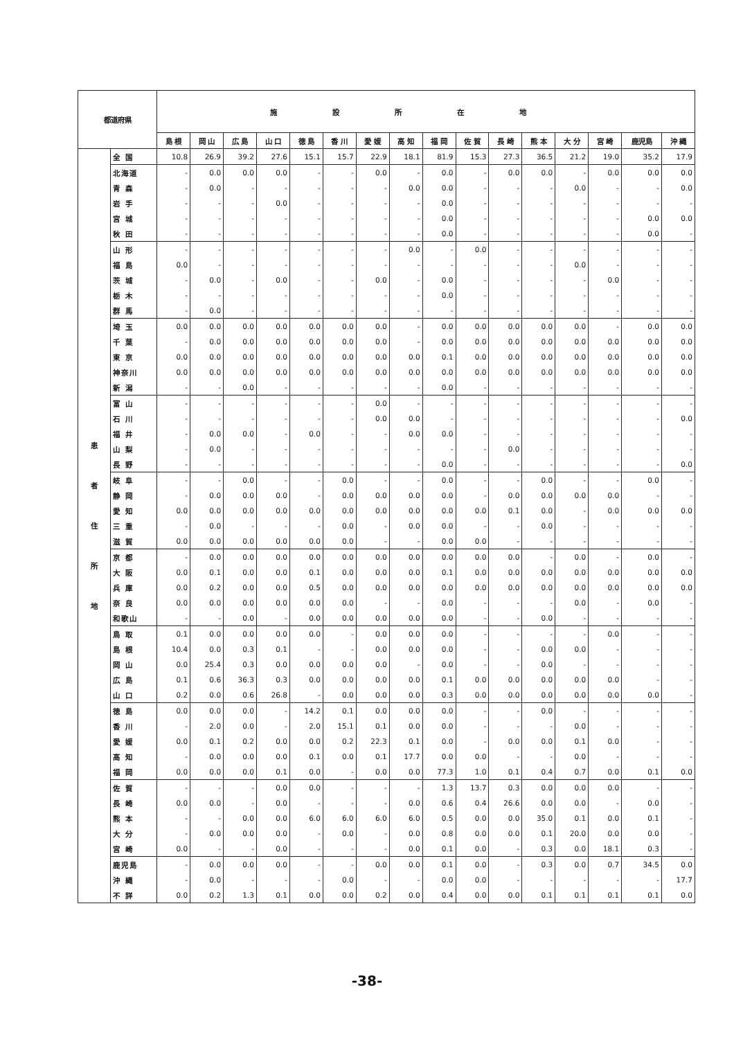| 都道府県 | | 施設所在地 | | | | | | | | | | | | | | | |
| --- | --- | --- | --- | --- | --- | --- | --- | --- | --- | --- | --- | --- | --- | --- | --- | --- | --- |
| | | 島 根 | 岡 山 | 広 島 | 山 口 | 徳 島 | 香 川 | 愛 媛 | 高 知 | 福 岡 | 佐 賀 | 長 崎 | 熊 本 | 大 分 | 宮 崎 | 鹿児島 | 沖 縄 |
| 患 者 住 所 地 | 全 国 | 10.8 | 26.9 | 39.2 | 27.6 | 15.1 | 15.7 | 22.9 | 18.1 | 81.9 | 15.3 | 27.3 | 36.5 | 21.2 | 19.0 | 35.2 | 17.9 |
| | 北海道 | - | 0.0 | 0.0 | 0.0 | - | - | 0.0 | - | 0.0 | - | 0.0 | 0.0 | - | 0.0 | 0.0 | 0.0 |
| | 青 森 | - | 0.0 | - | - | - | - | - | 0.0 | 0.0 | - | - | - | 0.0 | - | - | 0.0 |
| | 岩 手 | - | - | - | 0.0 | - | - | - | - | 0.0 | - | - | - | - | - | - | - |
| | 宮 城 | - | - | - | - | - | - | - | - | 0.0 | - | - | - | - | - | 0.0 | 0.0 |
| | 秋 田 | - | - | - | - | - | - | - | - | 0.0 | - | - | - | - | - | 0.0 | - |
| | 山 形 | - | - | - | - | - | - | - | 0.0 | - | 0.0 | - | - | - | - | - | - |
| | 福 島 | 0.0 | - | - | - | - | - | - | - | - | - | - | - | 0.0 | - | - | - |
| | 茨 城 | - | 0.0 | - | 0.0 | - | - | 0.0 | - | 0.0 | - | - | - | - | 0.0 | - | - |
| | 栃 木 | - | - | - | - | - | - | - | - | 0.0 | - | - | - | - | - | - | - |
| | 群 馬 | - | 0.0 | - | - | - | - | - | - | - | - | - | - | - | - | - | - |
| | 埼 玉 | 0.0 | 0.0 | 0.0 | 0.0 | 0.0 | 0.0 | 0.0 | - | 0.0 | 0.0 | 0.0 | 0.0 | 0.0 | - | 0.0 | 0.0 |
| | 千 葉 | - | 0.0 | 0.0 | 0.0 | 0.0 | 0.0 | 0.0 | - | 0.0 | 0.0 | 0.0 | 0.0 | 0.0 | 0.0 | 0.0 | 0.0 |
| | 東 京 | 0.0 | 0.0 | 0.0 | 0.0 | 0.0 | 0.0 | 0.0 | 0.0 | 0.1 | 0.0 | 0.0 | 0.0 | 0.0 | 0.0 | 0.0 | 0.0 |
| | 神奈川 | 0.0 | 0.0 | 0.0 | 0.0 | 0.0 | 0.0 | 0.0 | 0.0 | 0.0 | 0.0 | 0.0 | 0.0 | 0.0 | 0.0 | 0.0 | 0.0 |
| | 新 潟 | - | - | 0.0 | - | - | - | - | - | 0.0 | - | - | - | - | - | - | - |
| | 富 山 | - | - | - | - | - | - | 0.0 | - | - | - | - | - | - | - | - | - |
| | 石 川 | - | - | - | - | - | - | 0.0 | 0.0 | - | - | - | - | - | - | - | 0.0 |
| | 福 井 | - | 0.0 | 0.0 | - | 0.0 | - | - | 0.0 | 0.0 | - | - | - | - | - | - | - |
| | 山 梨 | - | 0.0 | - | - | - | - | - | - | - | - | 0.0 | - | - | - | - | - |
| | 長 野 | - | - | - | - | - | - | - | - | 0.0 | - | - | - | - | - | - | 0.0 |
| | 岐 阜 | - | - | 0.0 | - | - | 0.0 | - | - | 0.0 | - | - | 0.0 | - | - | 0.0 | - |
| | 静 岡 | - | 0.0 | 0.0 | 0.0 | - | 0.0 | 0.0 | 0.0 | 0.0 | - | 0.0 | 0.0 | 0.0 | 0.0 | - | - |
| | 愛 知 | 0.0 | 0.0 | 0.0 | 0.0 | 0.0 | 0.0 | 0.0 | 0.0 | 0.0 | 0.0 | 0.1 | 0.0 | - | 0.0 | 0.0 | 0.0 |
| | 三 重 | - | 0.0 | - | - | - | 0.0 | - | 0.0 | 0.0 | - | - | 0.0 | - | - | - | - |
| | 滋 賀 | 0.0 | 0.0 | 0.0 | 0.0 | 0.0 | 0.0 | - | - | 0.0 | 0.0 | - | - | - | - | - | - |
| | 京 都 | - | 0.0 | 0.0 | 0.0 | 0.0 | 0.0 | 0.0 | 0.0 | 0.0 | 0.0 | 0.0 | - | 0.0 | - | 0.0 | - |
| | 大 阪 | 0.0 | 0.1 | 0.0 | 0.0 | 0.1 | 0.0 | 0.0 | 0.0 | 0.1 | 0.0 | 0.0 | 0.0 | 0.0 | 0.0 | 0.0 | 0.0 |
| | 兵 庫 | 0.0 | 0.2 | 0.0 | 0.0 | 0.5 | 0.0 | 0.0 | 0.0 | 0.0 | 0.0 | 0.0 | 0.0 | 0.0 | 0.0 | 0.0 | 0.0 |
| | 奈 良 | 0.0 | 0.0 | 0.0 | 0.0 | 0.0 | 0.0 | - | - | 0.0 | - | - | - | 0.0 | - | 0.0 | - |
| | 和歌山 | - | - | 0.0 | - | 0.0 | 0.0 | 0.0 | 0.0 | 0.0 | - | - | 0.0 | - | - | - | - |
| | 鳥 取 | 0.1 | 0.0 | 0.0 | 0.0 | 0.0 | - | 0.0 | 0.0 | 0.0 | - | - | - | - | 0.0 | - | - |
| | 島 根 | 10.4 | 0.0 | 0.3 | 0.1 | - | - | 0.0 | 0.0 | 0.0 | - | - | 0.0 | 0.0 | - | - | - |
| | 岡 山 | 0.0 | 25.4 | 0.3 | 0.0 | 0.0 | 0.0 | 0.0 | - | 0.0 | - | - | 0.0 | - | - | - | - |
| | 広 島 | 0.1 | 0.6 | 36.3 | 0.3 | 0.0 | 0.0 | 0.0 | 0.0 | 0.1 | 0.0 | 0.0 | 0.0 | 0.0 | 0.0 | - | - |
| | 山 口 | 0.2 | 0.0 | 0.6 | 26.8 | - | 0.0 | 0.0 | 0.0 | 0.3 | 0.0 | 0.0 | 0.0 | 0.0 | 0.0 | 0.0 | - |
| | 徳 島 | 0.0 | 0.0 | 0.0 | - | 14.2 | 0.1 | 0.0 | 0.0 | 0.0 | - | - | 0.0 | - | - | - | - |
| | 香 川 | - | 2.0 | 0.0 | - | 2.0 | 15.1 | 0.1 | 0.0 | 0.0 | - | - | - | 0.0 | - | - | - |
| | 愛 媛 | 0.0 | 0.1 | 0.2 | 0.0 | 0.0 | 0.2 | 22.3 | 0.1 | 0.0 | - | 0.0 | 0.0 | 0.1 | 0.0 | - | - |
| | 高 知 | - | 0.0 | 0.0 | 0.0 | 0.1 | 0.0 | 0.1 | 17.7 | 0.0 | 0.0 | - | - | 0.0 | - | - | - |
| | 福 岡 | 0.0 | 0.0 | 0.0 | 0.1 | 0.0 | - | 0.0 | 0.0 | 77.3 | 1.0 | 0.1 | 0.4 | 0.7 | 0.0 | 0.1 | 0.0 |
| | 佐 賀 | - | - | - | 0.0 | 0.0 | - | - | - | 1.3 | 13.7 | 0.3 | 0.0 | 0.0 | 0.0 | - | - |
| | 長 崎 | 0.0 | 0.0 | - | 0.0 | - | - | - | 0.0 | 0.6 | 0.4 | 26.6 | 0.0 | 0.0 | - | 0.0 | - |
| | 熊 本 | - | - | 0.0 | 0.0 | 6.0 | 6.0 | 6.0 | 6.0 | 0.5 | 0.0 | 0.0 | 35.0 | 0.1 | 0.0 | 0.1 | - |
| | 大 分 | - | 0.0 | 0.0 | 0.0 | - | 0.0 | - | 0.0 | 0.8 | 0.0 | 0.0 | 0.1 | 20.0 | 0.0 | 0.0 | - |
| | 宮 崎 | 0.0 | - | - | 0.0 | - | - | - | 0.0 | 0.1 | 0.0 | - | 0.3 | 0.0 | 18.1 | 0.3 | - |
| | 鹿児島 | - | 0.0 | 0.0 | 0.0 | - | - | 0.0 | 0.0 | 0.1 | 0.0 | - | 0.3 | 0.0 | 0.7 | 34.5 | 0.0 |
| | 沖 縄 | - | 0.0 | - | - | - | 0.0 | - | - | 0.0 | 0.0 | - | - | - | - | - | 17.7 |
| | 不 詳 | 0.0 | 0.2 | 1.3 | 0.1 | 0.0 | 0.0 | 0.2 | 0.0 | 0.4 | 0.0 | 0.0 | 0.1 | 0.1 | 0.1 | 0.1 | 0.0 |
-38-